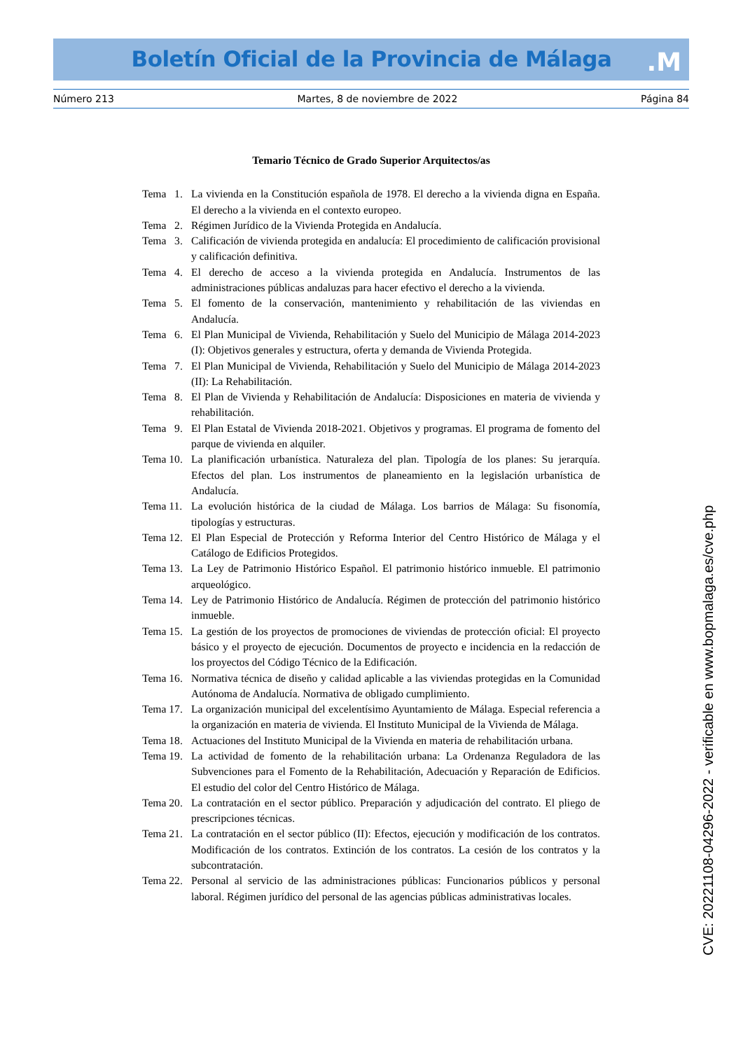Boletín Oficial de la Provincia de Málaga
.M
Número 213 Martes, 8 de noviembre de 2022 Página 84
Temario Técnico de Grado Superior Arquitectos/as
Tema 1. La vivienda en la Constitución española de 1978. El derecho a la vivienda digna en España. El derecho a la vivienda en el contexto europeo.
Tema 2. Régimen Jurídico de la Vivienda Protegida en Andalucía.
Tema 3. Calificación de vivienda protegida en andalucía: El procedimiento de calificación provisional y calificación definitiva.
Tema 4. El derecho de acceso a la vivienda protegida en Andalucía. Instrumentos de las administraciones públicas andaluzas para hacer efectivo el derecho a la vivienda.
Tema 5. El fomento de la conservación, mantenimiento y rehabilitación de las viviendas en Andalucía.
Tema 6. El Plan Municipal de Vivienda, Rehabilitación y Suelo del Municipio de Málaga 2014-2023 (I): Objetivos generales y estructura, oferta y demanda de Vivienda Protegida.
Tema 7. El Plan Municipal de Vivienda, Rehabilitación y Suelo del Municipio de Málaga 2014-2023 (II): La Rehabilitación.
Tema 8. El Plan de Vivienda y Rehabilitación de Andalucía: Disposiciones en materia de vivienda y rehabilitación.
Tema 9. El Plan Estatal de Vivienda 2018-2021. Objetivos y programas. El programa de fomento del parque de vivienda en alquiler.
Tema 10. La planificación urbanística. Naturaleza del plan. Tipología de los planes: Su jerarquía. Efectos del plan. Los instrumentos de planeamiento en la legislación urbanística de Andalucía.
Tema 11. La evolución histórica de la ciudad de Málaga. Los barrios de Málaga: Su fisonomía, tipologías y estructuras.
Tema 12. El Plan Especial de Protección y Reforma Interior del Centro Histórico de Málaga y el Catálogo de Edificios Protegidos.
Tema 13. La Ley de Patrimonio Histórico Español. El patrimonio histórico inmueble. El patrimonio arqueológico.
Tema 14. Ley de Patrimonio Histórico de Andalucía. Régimen de protección del patrimonio histórico inmueble.
Tema 15. La gestión de los proyectos de promociones de viviendas de protección oficial: El proyecto básico y el proyecto de ejecución. Documentos de proyecto e incidencia en la redacción de los proyectos del Código Técnico de la Edificación.
Tema 16. Normativa técnica de diseño y calidad aplicable a las viviendas protegidas en la Comunidad Autónoma de Andalucía. Normativa de obligado cumplimiento.
Tema 17. La organización municipal del excelentísimo Ayuntamiento de Málaga. Especial referencia a la organización en materia de vivienda. El Instituto Municipal de la Vivienda de Málaga.
Tema 18. Actuaciones del Instituto Municipal de la Vivienda en materia de rehabilitación urbana.
Tema 19. La actividad de fomento de la rehabilitación urbana: La Ordenanza Reguladora de las Subvenciones para el Fomento de la Rehabilitación, Adecuación y Reparación de Edificios. El estudio del color del Centro Histórico de Málaga.
Tema 20. La contratación en el sector público. Preparación y adjudicación del contrato. El pliego de prescripciones técnicas.
Tema 21. La contratación en el sector público (II): Efectos, ejecución y modificación de los contratos. Modificación de los contratos. Extinción de los contratos. La cesión de los contratos y la subcontratación.
Tema 22. Personal al servicio de las administraciones públicas: Funcionarios públicos y personal laboral. Régimen jurídico del personal de las agencias públicas administrativas locales.
CVE: 20221108-04296-2022 - verificable en www.bopmalaga.es/cve.php